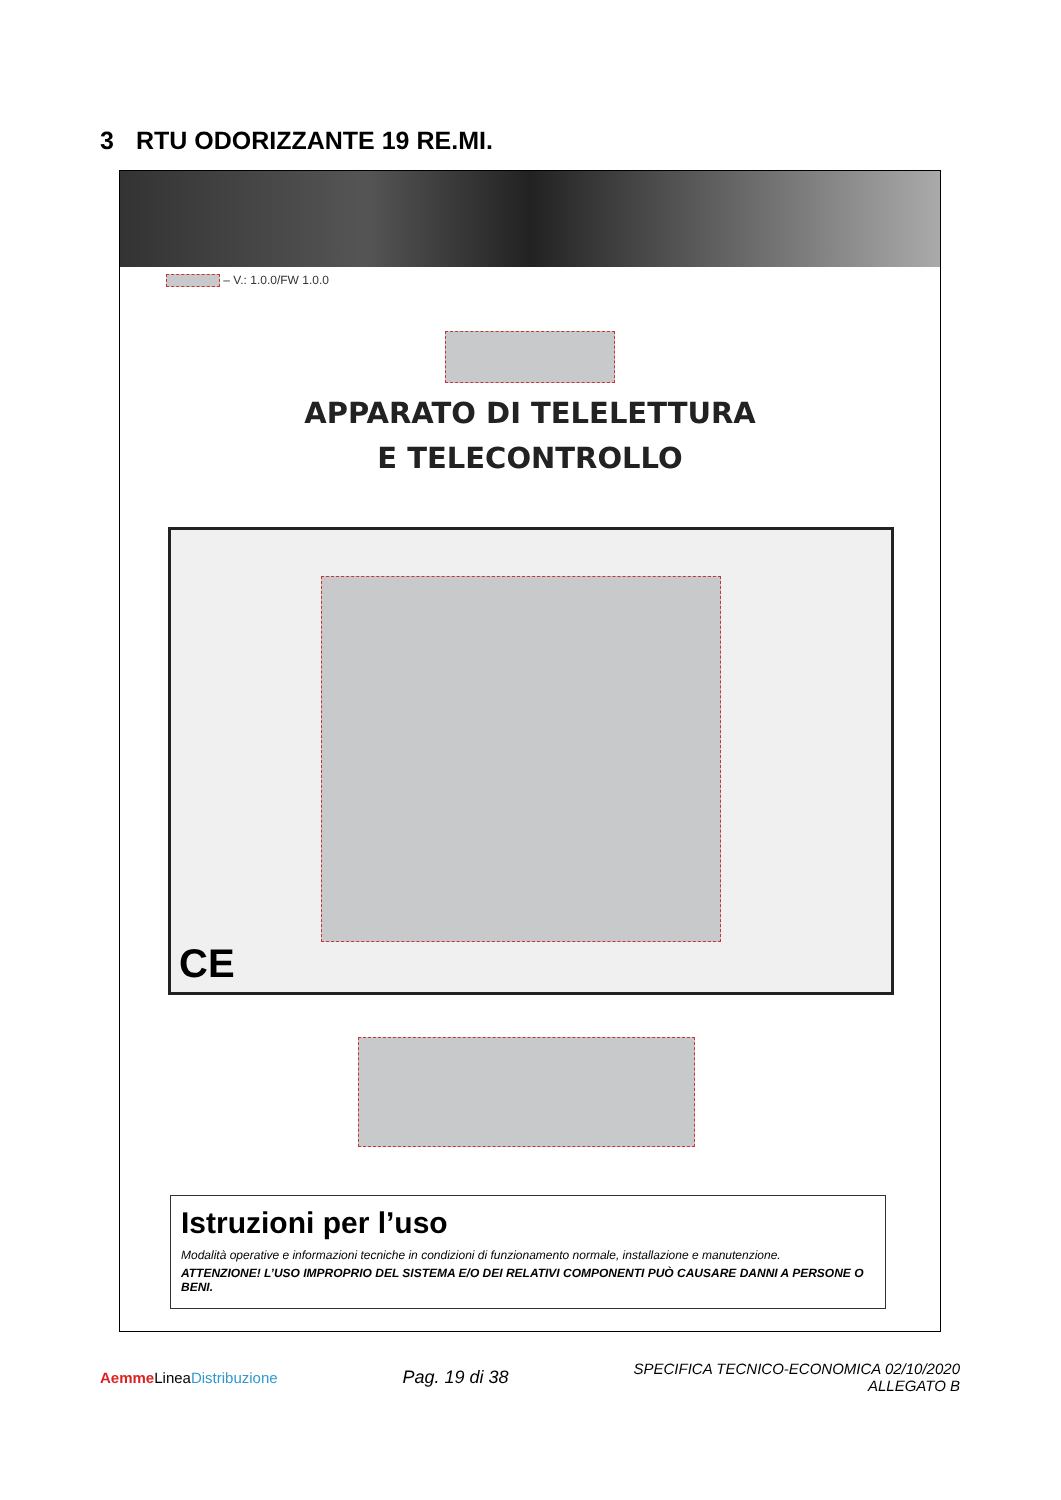3 RTU ODORIZZANTE 19 RE.MI.
– V.: 1.0.0/FW 1.0.0
APPARATO DI TELELETTURA
E TELECONTROLLO
CE
Istruzioni per l’uso
Modalità operative e informazioni tecniche in condizioni di funzionamento normale, installazione e manutenzione.
ATTENZIONE! L’USO IMPROPRIO DEL SISTEMA E/O DEI RELATIVI COMPONENTI PUÒ CAUSARE DANNI A PERSONE O BENI.
Aemme LineaDistribuzione
Pag. 19 di 38
SPECIFICA TECNICO-ECONOMICA 02/10/2020
ALLEGATO B